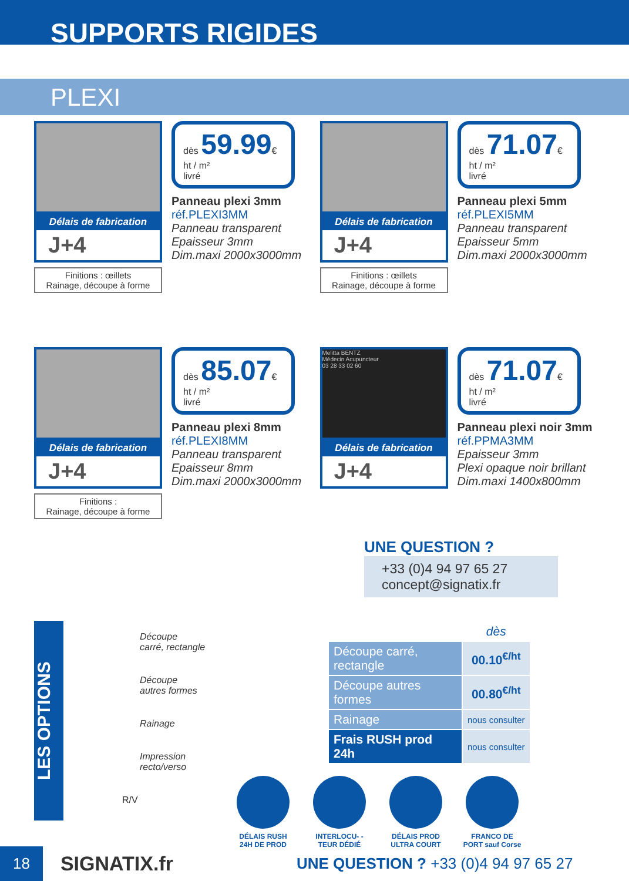SUPPORTS RIGIDES
PLEXI
Délais de fabrication
J+4
Finitions : œillets
Rainage, découpe à forme
dès 59.99€ ht / m²
livré
Panneau plexi 3mm
réf.PLEXI3MM
Panneau transparent
Epaisseur 3mm
Dim.maxi 2000x3000mm
Délais de fabrication
J+4
Finitions : œillets
Rainage, découpe à forme
dès 71.07€ ht / m²
livré
Panneau plexi 5mm
réf.PLEXI5MM
Panneau transparent
Epaisseur 5mm
Dim.maxi 2000x3000mm
Délais de fabrication
J+4
Finitions :
Rainage, découpe à forme
dès 85.07€ ht / m²
livré
Panneau plexi 8mm
réf.PLEXI8MM
Panneau transparent
Epaisseur 8mm
Dim.maxi 2000x3000mm
Melitta BENTZ
Médecin Acupuncteur
03 28 33 02 60
Délais de fabrication
J+4
dès 71.07€ ht / m²
livré
Panneau plexi noir 3mm
réf.PPMA3MM
Epaisseur 3mm
Plexi opaque noir brillant
Dim.maxi 1400x800mm
UNE QUESTION ?
+33 (0)4 94 97 65 27
concept@signatix.fr
LES OPTIONS
Découpe
carré, rectangle
Découpe
autres formes
Rainage
Impression
recto/verso
R/V
| | dès |
| Découpe carré, rectangle | 00.10<sup>€/ht</sup> |
| Découpe autres formes | 00.80<sup>€/ht</sup> |
| Rainage | nous consulter |
| Frais RUSH prod 24h | nous consulter |
DÉLAIS RUSH 24H DE PROD
INTERLOCU- -TEUR DÉDIÉ
DÉLAIS PROD ULTRA COURT
FRANCO DE PORT sauf Corse
18 SIGNATIX.fr UNE QUESTION ? +33 (0)4 94 97 65 27